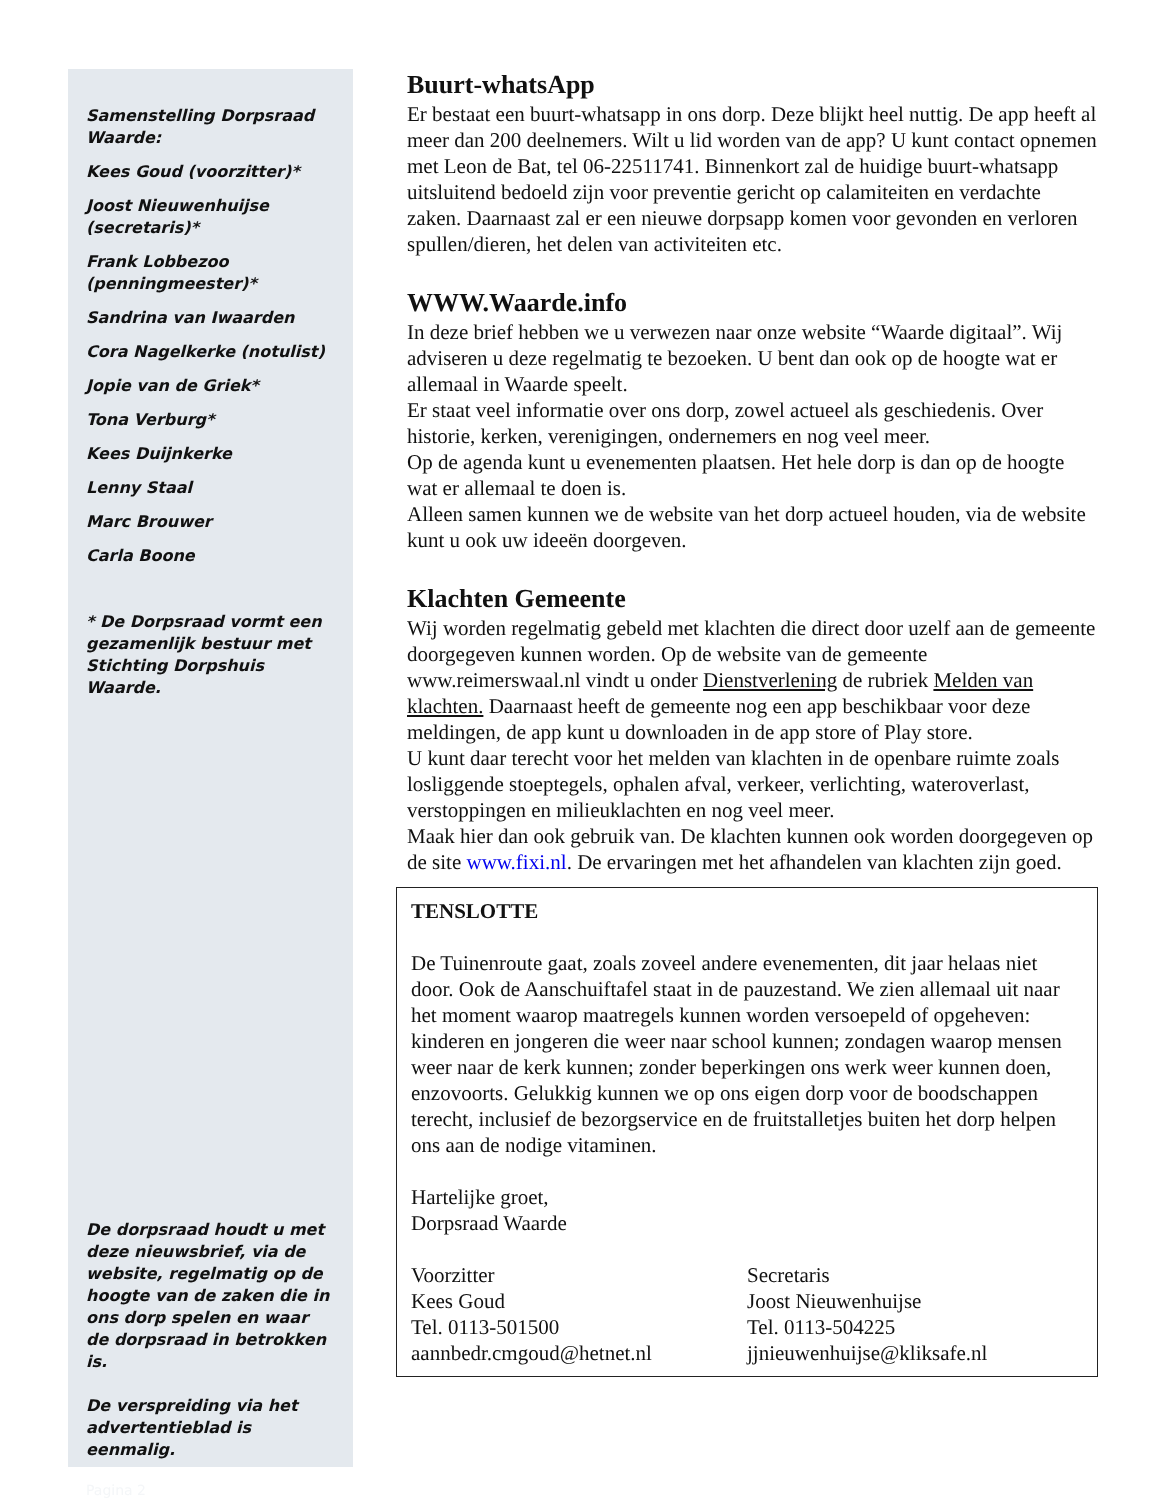Samenstelling Dorpsraad Waarde:
Kees Goud (voorzitter)*
Joost Nieuwenhuijse (secretaris)*
Frank Lobbezoo (penningmeester)*
Sandrina van Iwaarden
Cora Nagelkerke (notulist)
Jopie van de Griek*
Tona Verburg*
Kees Duijnkerke
Lenny Staal
Marc Brouwer
Carla Boone
* De Dorpsraad vormt een gezamenlijk bestuur met Stichting Dorpshuis Waarde.
De dorpsraad houdt u met deze nieuwsbrief, via de website, regelmatig op de hoogte van de zaken die in ons dorp spelen en waar de dorpsraad in betrokken is.
De verspreiding via het advertentieblad is eenmalig.
Pagina 2
Buurt-whatsApp
Er bestaat een buurt-whatsapp in ons dorp. Deze blijkt heel nuttig. De app heeft al meer dan 200 deelnemers. Wilt u lid worden van de app? U kunt contact opnemen met Leon de Bat, tel 06-22511741. Binnenkort zal de huidige buurt-whatsapp uitsluitend bedoeld zijn voor preventie gericht op calamiteiten en verdachte zaken. Daarnaast zal er een nieuwe dorpsapp komen voor gevonden en verloren spullen/dieren, het delen van activiteiten etc.
WWW.Waarde.info
In deze brief hebben we u verwezen naar onze website “Waarde digitaal”. Wij adviseren u deze regelmatig te bezoeken. U bent dan ook op de hoogte wat er allemaal in Waarde speelt.
Er staat veel informatie over ons dorp, zowel actueel als geschiedenis. Over historie, kerken, verenigingen, ondernemers en nog veel meer.
Op de agenda kunt u evenementen plaatsen. Het hele dorp is dan op de hoogte wat er allemaal te doen is.
Alleen samen kunnen we de website van het dorp actueel houden, via de website kunt u ook uw ideeën doorgeven.
Klachten Gemeente
Wij worden regelmatig gebeld met klachten die direct door uzelf aan de gemeente doorgegeven kunnen worden. Op de website van de gemeente www.reimerswaal.nl vindt u onder Dienstverlening de rubriek Melden van klachten. Daarnaast heeft de gemeente nog een app beschikbaar voor deze meldingen, de app kunt u downloaden in de app store of Play store.
U kunt daar terecht voor het melden van klachten in de openbare ruimte zoals losliggende stoeptegels, ophalen afval, verkeer, verlichting, wateroverlast, verstoppingen en milieuklachten en nog veel meer.
Maak hier dan ook gebruik van. De klachten kunnen ook worden doorgegeven op de site www.fixi.nl. De ervaringen met het afhandelen van klachten zijn goed.
TENSLOTTE
De Tuinenroute gaat, zoals zoveel andere evenementen, dit jaar helaas niet door. Ook de Aanschuiftafel staat in de pauzestand. We zien allemaal uit naar het moment waarop maatregels kunnen worden versoepeld of opgeheven: kinderen en jongeren die weer naar school kunnen; zondagen waarop mensen weer naar de kerk kunnen; zonder beperkingen ons werk weer kunnen doen, enzovoorts. Gelukkig kunnen we op ons eigen dorp voor de boodschappen terecht, inclusief de bezorgservice en de fruitstalletjes buiten het dorp helpen ons aan de nodige vitaminen.
Hartelijke groet,
Dorpsraad Waarde
Voorzitter
Kees Goud
Tel. 0113-501500
aannbedr.cmgoud@hetnet.nl
Secretaris
Joost Nieuwenhuijse
Tel. 0113-504225
jjnieuwenhuijse@kliksafe.nl